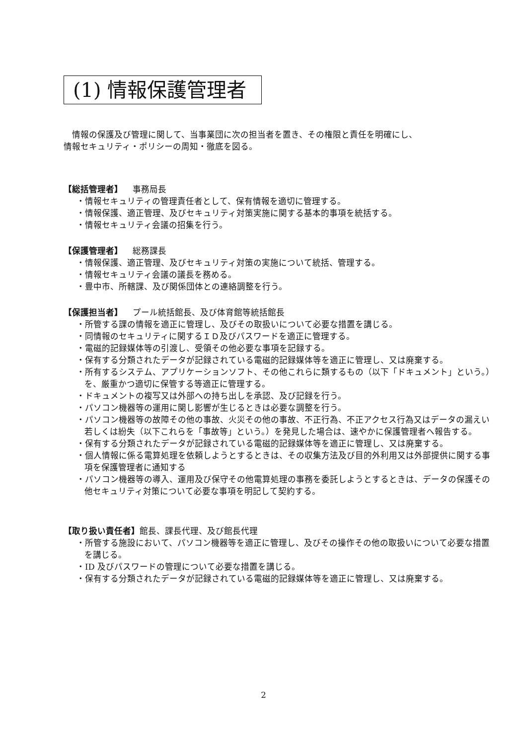(1) 情報保護管理者
　情報の保護及び管理に関して、当事業団に次の担当者を置き、その権限と責任を明確にし、
情報セキュリティ・ポリシーの周知・徹底を図る。
【総括管理者】 事務局長
・情報セキュリティの管理責任者として、保有情報を適切に管理する。
・情報保護、適正管理、及びセキュリティ対策実施に関する基本的事項を統括する。
・情報セキュリティ会議の招集を行う。
【保護管理者】 総務課長
・情報保護、適正管理、及びセキュリティ対策の実施について統括、管理する。
・情報セキュリティ会議の議長を務める。
・豊中市、所轄課、及び関係団体との連絡調整を行う。
【保護担当者】 プール統括館長、及び体育館等統括館長
・所管する課の情報を適正に管理し、及びその取扱いについて必要な措置を講じる。
・同情報のセキュリティに関するＩＤ及びパスワードを適正に管理する。
・電磁的記録媒体等の引渡し、受領その他必要な事項を記録する。
・保有する分類されたデータが記録されている電磁的記録媒体等を適正に管理し、又は廃棄する。
・所有するシステム、アプリケーションソフト、その他これらに類するもの（以下「ドキュメント」という。）を、厳重かつ適切に保管する等適正に管理する。
・ドキュメントの複写又は外部への持ち出しを承認、及び記録を行う。
・パソコン機器等の運用に関し影響が生じるときは必要な調整を行う。
・パソコン機器等の故障その他の事故、火災その他の事故、不正行為、不正アクセス行為又はデータの漏えい若しくは紛失（以下これらを「事故等」という。）を発見した場合は、速やかに保護管理者へ報告する。
・保有する分類されたデータが記録されている電磁的記録媒体等を適正に管理し、又は廃棄する。
・個人情報に係る電算処理を依頼しようとするときは、その収集方法及び目的外利用又は外部提供に関する事項を保護管理者に通知する
・パソコン機器等の導入、運用及び保守その他電算処理の事務を委託しようとするときは、データの保護その他セキュリティ対策について必要な事項を明記して契約する。
【取り扱い責任者】館長、課長代理、及び館長代理
・所管する施設において、パソコン機器等を適正に管理し、及びその操作その他の取扱いについて必要な措置を講じる。
・ID 及びパスワードの管理について必要な措置を講じる。
・保有する分類されたデータが記録されている電磁的記録媒体等を適正に管理し、又は廃棄する。
2